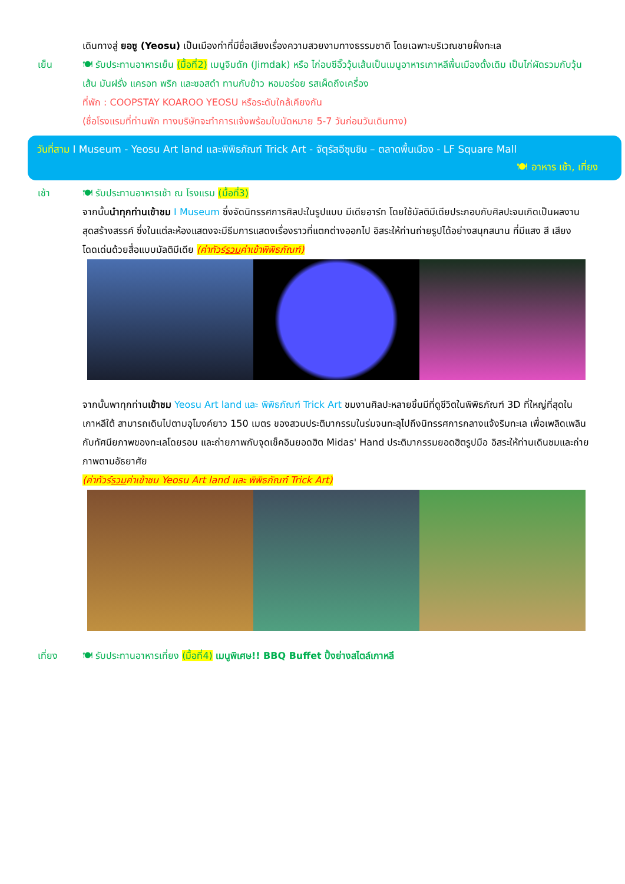เดินทางสู่ ยอซู (Yeosu) เป็นเมืองท่าที่มีชื่อเสียงเรื่องความสวยงามทางธรรมชาติ โดยเฉพาะบริเวณชายฝั่งทะเล
เย็น 🍽 รับประทานอาหารเย็น (มื้อที่2) เมนูจิมดัก (Jimdak) หรือ ไก่อบซีอิ๊ววุ้นเส้นเป็นเมนูอาหารเกาหลีพื้นเมืองดั้งเดิม เป็นไก่ผัดรวมกับวุ้นเส้น มันฝรั่ง แครอท พริก และซอสดำ ทานกับข้าว หอมอร่อย รสเผ็ดถึงเครื่อง
ที่พัก : COOPSTAY KOAROO YEOSU หรือระดับใกล้เคียงกัน
(ชื่อโรงแรมที่ท่านพัก ทางบริษัทจะทำการแจ้งพร้อมใบนัดหมาย 5-7 วันก่อนวันเดินทาง)
วันที่สาม I Museum - Yeosu Art land และพิพิธภัณฑ์ Trick Art - จัตุรัสอีซุนชิน – ตลาดพื้นเมือง - LF Square Mall
🍽 อาหาร เช้า, เที่ยง
เช้า 🍽 รับประทานอาหารเช้า ณ โรงแรม (มื้อที่3)
จากนั้นนำทุกท่านเข้าชม I Museum ซึ่งจัดนิทรรศการศิลปะในรูปแบบ มีเดียอาร์ท โดยใช้มัลติมีเดียประกอบกับศิลปะจนเกิดเป็นผลงานสุดสร้างสรรค์ ซึ่งในแต่ละห้องแสดงจะมีธีมการแสดงเรื่องราวที่แตกต่างออกไป อิสระให้ท่านถ่ายรูปได้อย่างสนุกสนาน ที่มีแสง สี เสียง โดดเด่นด้วยสื่อแบบมัลติมีเดีย (ค่าทัวร์รวมค่าเข้าพิพิธภัณฑ์)
จากนั้นพาทุกท่านเข้าชม Yeosu Art land และ พิพิธภัณฑ์ Trick Art ชมงานศิลปะหลายชิ้นมีที่ดูชีวิตในพิพิธภัณฑ์ 3D ที่ใหญ่ที่สุดในเกาหลีใต้ สามารถเดินไปตามอุโมงค์ยาว 150 เมตร ของสวนประติมากรรมในร่มจนทะลุไปถึงนิทรรศการกลางแจ้งริมทะเล เพื่อเพลิดเพลินกับทัศนียภาพของทะเลโดยรอบ และถ่ายภาพกับจุดเช็คอินยอดฮิต Midas' Hand ประติมากรรมยอดฮิตรูปมือ อิสระให้ท่านเดินชมและถ่ายภาพตามอัธยาศัย
(ค่าทัวร์รวมค่าเข้าชม Yeosu Art land และ พิพิธภัณฑ์ Trick Art)
เที่ยง 🍽 รับประทานอาหารเที่ยง (มื้อที่4) เมนูพิเศษ!! BBQ Buffet ปิ้งย่างสไตล์เกาหลี